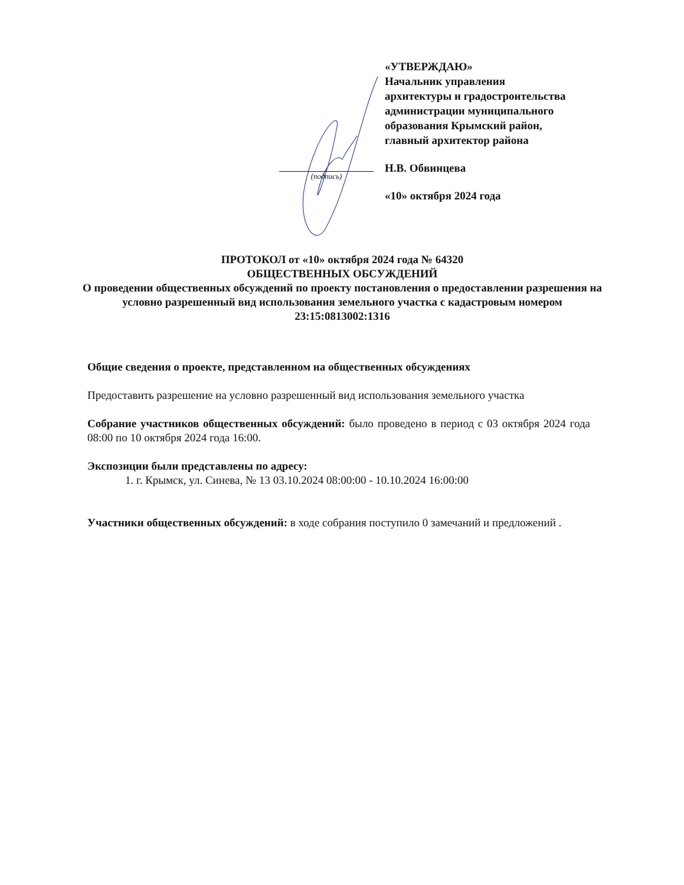«УТВЕРЖДАЮ»
Начальник управления
архитектуры и градостроительства
администрации муниципального
образования Крымский район,
главный архитектор района
Н.В. Обвинцева
«10» октября 2024 года
(подпись)
ПРОТОКОЛ от «10» октября 2024 года № 64320
ОБЩЕСТВЕННЫХ ОБСУЖДЕНИЙ
О проведении общественных обсуждений по проекту постановления о предоставлении разрешения на условно разрешенный вид использования земельного участка с кадастровым номером 23:15:0813002:1316
Общие сведения о проекте, представленном на общественных обсуждениях
Предоставить разрешение на условно разрешенный вид использования земельного участка
Собрание участников общественных обсуждений: было проведено в период с 03 октября 2024 года 08:00 по 10 октября 2024 года 16:00.
Экспозиции были представлены по адресу:
1. г. Крымск, ул. Синева, № 13 03.10.2024 08:00:00 - 10.10.2024 16:00:00
Участники общественных обсуждений: в ходе собрания поступило 0 замечаний и предложений .